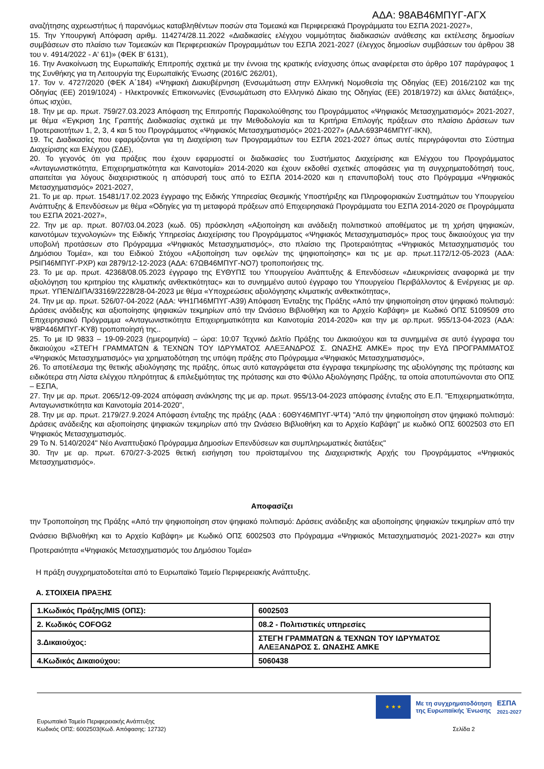ΑΔΑ: 98ΑΒ46ΜΠΥΓ-ΑΓΧ
αναζήτησης αχρεωστήτως ή παρανόμως καταβληθέντων ποσών στα Τομεακά και Περιφερειακά Προγράμματα του ΕΣΠΑ 2021-2027»,
15. Την Υπουργική Απόφαση αριθμ. 114274/28.11.2022 «Διαδικασίες ελέγχου νομιμότητας διαδικασιών ανάθεσης και εκτέλεσης δημοσίων συμβάσεων στο πλαίσιο των Τομεακών και Περιφερειακών Προγραμμάτων του ΕΣΠΑ 2021-2027 (έλεγχος δημοσίων συμβάσεων του άρθρου 38 του ν. 4914/2022 - Α' 61)» (ΦΕΚ Β' 6131),
16. Την Ανακοίνωση της Ευρωπαϊκής Επιτροπής σχετικά με την έννοια της κρατικής ενίσχυσης όπως αναφέρεται στο άρθρο 107 παράγραφος 1 της Συνθήκης για τη Λειτουργία της Ευρωπαϊκής Ένωσης (2016/C 262/01),
17. Τον ν. 4727/2020 (ΦΕΚ Α΄184) «Ψηφιακή Διακυβέρνηση (Ενσωμάτωση στην Ελληνική Νομοθεσία της Οδηγίας (ΕΕ) 2016/2102 και της Οδηγίας (ΕΕ) 2019/1024) - Ηλεκτρονικές Επικοινωνίες (Ενσωμάτωση στο Ελληνικό Δίκαιο της Οδηγίας (ΕΕ) 2018/1972) και άλλες διατάξεις», όπως ισχύει,
18. Την με αρ. πρωτ. 759/27.03.2023 Απόφαση της Επιτροπής Παρακολούθησης του Προγράμματος «Ψηφιακός Μετασχηματισμός» 2021-2027, με θέμα «Έγκριση 1ης Γραπτής Διαδικασίας σχετικά με την Μεθοδολογία και τα Κριτήρια Επιλογής πράξεων στο πλαίσιο Δράσεων των Προτεραιοτήτων 1, 2, 3, 4 και 5 του Προγράμματος «Ψηφιακός Μετασχηματισμός» 2021-2027» (ΑΔΑ:693Ρ46ΜΠΥΓ-ΙΚΝ),
19. Τις Διαδικασίες που εφαρμόζονται για τη Διαχείριση των Προγραμμάτων του ΕΣΠΑ 2021-2027 όπως αυτές περιγράφονται στο Σύστημα Διαχείρισης και Ελέγχου (ΣΔΕ),
20. Το γεγονός ότι για πράξεις που έχουν εφαρμοστεί οι διαδικασίες του Συστήματος Διαχείρισης και Ελέγχου του Προγράμματος «Ανταγωνιστικότητα, Επιχειρηματικότητα και Καινοτομία» 2014-2020 και έχουν εκδοθεί σχετικές αποφάσεις για τη συγχρηματοδότησή τους, απαιτείται για λόγους διαχειριστικούς η απόσυρσή τους από το ΕΣΠΑ 2014-2020 και η επανυποβολή τους στο Πρόγραμμα «Ψηφιακός Μετασχηματισμός» 2021-2027,
21. Το με αρ. πρωτ. 15481/17.02.2023 έγγραφο της Ειδικής Υπηρεσίας Θεσμικής Υποστήριξης και Πληροφοριακών Συστημάτων του Υπουργείου Ανάπτυξης & Επενδύσεων με θέμα «Οδηγίες για τη μεταφορά πράξεων από Επιχειρησιακά Προγράμματα του ΕΣΠΑ 2014-2020 σε Προγράμματα του ΕΣΠΑ 2021-2027»,
22. Την με αρ. πρωτ. 807/03.04.2023 (κωδ. 05) πρόσκληση «Αξιοποίηση και ανάδειξη πολιτιστικού αποθέματος με τη χρήση ψηφιακών, καινοτόμων τεχνολογιών» της Ειδικής Υπηρεσίας Διαχείρισης του Προγράμματος «Ψηφιακός Μετασχηματισμός» προς τους δικαιούχους για την υποβολή προτάσεων στο Πρόγραμμα «Ψηφιακός Μετασχηματισμός», στο πλαίσιο της Προτεραιότητας «Ψηφιακός Μετασχηματισμός του Δημόσιου Τομέα», και του Ειδικού Στόχου «Αξιοποίηση των οφελών της ψηφιοποίησης» και τις με αρ. πρωτ.1172/12-05-2023 (ΑΔΑ: Ρ5ΙΠ46ΜΠΥΓ-ΡΧΡ) και 2879/12-12-2023 (ΑΔΑ: 67ΩΒ46ΜΠΥΓ-ΝΟ7) τροποποιήσεις της.
23. Το με αρ. πρωτ. 42368/08.05.2023 έγγραφο της ΕΥΘΥΠΣ του Υπουργείου Ανάπτυξης & Επενδύσεων «Διευκρινίσεις αναφορικά με την αξιολόγηση του κριτηρίου της κλιματικής ανθεκτικότητας» και το συνημμένο αυτού έγγραφο του Υπουργείου Περιβάλλοντος & Ενέργειας με αρ. πρωτ. ΥΠΕΝ/ΔΙΠΑ/33169/2228/28-04-2023 με θέμα «Υποχρεώσεις αξιολόγησης κλιματικής ανθεκτικότητας»,
24. Την με αρ. πρωτ. 526/07-04-2022 (ΑΔΑ: ΨΗ1Π46ΜΠΥΓ-Α39) Απόφαση Ένταξης της Πράξης «Από την ψηφιοποίηση στον ψηφιακό πολιτισμό: Δράσεις ανάδειξης και αξιοποίησης ψηφιακών τεκμηρίων από την Ωνάσειο Βιβλιοθήκη και το Αρχείο Καβάφη» με Κωδικό ΟΠΣ 5109509 στο Επιχειρησιακό Πρόγραμμα «Ανταγωνιστικότητα Επιχειρηματικότητα και Καινοτομία 2014-2020» και την με αρ.πρωτ. 955/13-04-2023 (ΑΔΑ: Ψ8Ρ446ΜΠΥΓ-ΚΥ8) τροποποίησή της..
25. Το με ID 9833 – 19-09-2023 (ημερομηνία) – ώρα: 10:07 Τεχνικό Δελτίο Πράξης του Δικαιούχου και τα συνημμένα σε αυτό έγγραφα του δικαιούχου «ΣΤΕΓΗ ΓΡΑΜΜΑΤΩΝ & ΤΕΧΝΩΝ ΤΟΥ ΙΔΡΥΜΑΤΟΣ ΑΛΕΞΑΝΔΡΟΣ Σ. ΩΝΑΣΗΣ ΑΜΚΕ» προς την ΕΥΔ ΠΡΟΓΡΑΜΜΑΤΟΣ «Ψηφιακός Μετασχηματισμός» για χρηματοδότηση της υπόψη πράξης στο Πρόγραμμα «Ψηφιακός Μετασχηματισμός»,
26. Το αποτέλεσμα της θετικής αξιολόγησης της πράξης, όπως αυτό καταγράφεται στα έγγραφα τεκμηρίωσης της αξιολόγησης της πρότασης και ειδικότερα στη Λίστα ελέγχου πληρότητας & επιλεξιμότητας της πρότασης και στο Φύλλο Αξιολόγησης Πράξης, τα οποία αποτυπώνονται στο ΟΠΣ – ΕΣΠΑ,
27. Την με αρ. πρωτ. 2065/12-09-2024 απόφαση ανάκλησης της με αρ. πρωτ. 955/13-04-2023 απόφασης ένταξης στο Ε.Π. "Επιχειρηματικότητα, Ανταγωνιστικότητα και Καινοτομία 2014-2020",
28. Την με αρ. πρωτ. 2179/27.9.2024 Απόφαση ένταξης της πράξης (ΑΔΑ : 60ΘΥ46ΜΠΥΓ-ΨΤ4) "Από την ψηφιοποίηση στον ψηφιακό πολιτισμό: Δράσεις ανάδειξης και αξιοποίησης ψηφιακών τεκμηρίων από την Ωνάσειο Βιβλιοθήκη και το Αρχείο Καβάφη" με κωδικό ΟΠΣ 6002503 στο ΕΠ Ψηφιακός Μετασχηματισμός.
29 Το Ν. 5140/2024" Νέο Αναπτυξιακό Πρόγραμμα Δημοσίων Επενδύσεων και συμπληρωματικές διατάξεις"
30. Την με αρ. πρωτ. 670/27-3-2025 θετική εισήγηση του προϊσταμένου της Διαχειριστικής Αρχής του Προγράμματος «Ψηφιακός Μετασχηματισμός».
Αποφασίζει
την Τροποποίηση της Πράξης «Από την ψηφιοποίηση στον ψηφιακό πολιτισμό: Δράσεις ανάδειξης και αξιοποίησης ψηφιακών τεκμηρίων από την Ωνάσειο Βιβλιοθήκη και το Αρχείο Καβάφη» με Κωδικό ΟΠΣ 6002503 στο Πρόγραμμα «Ψηφιακός Μετασχηματισμός 2021-2027» και στην Προτεραιότητα «Ψηφιακός Μετασχηματισμός του Δημόσιου Τομέα»
Η πράξη συγχρηματοδοτείται από το Ευρωπαϊκό Ταμείο Περιφερειακής Ανάπτυξης.
Α. ΣΤΟΙΧΕΙΑ ΠΡΑΞΗΣ
| 1.Κωδικός Πράξης/MIS (ΟΠΣ): | 6002503 |
| 2. Κωδικός COFOG2 | 08.2 - Πολιτιστικές υπηρεσίες |
| 3.Δικαιούχος: | ΣΤΕΓΗ ΓΡΑΜΜΑΤΩΝ & ΤΕΧΝΩΝ ΤΟΥ ΙΔΡΥΜΑΤΟΣ ΑΛΕΞΑΝΔΡΟΣ Σ. ΩΝΑΣΗΣ ΑΜΚΕ |
| 4.Κωδικός Δικαιούχου: | 5060438 |
Ευρωπαϊκό Ταμείο Περιφερειακής Ανάπτυξης
Κωδικός ΟΠΣ: 6002503(Κωδ. Απόφασης: 12732)
★ ★ ★
Με τη συγχρηματοδότηση
της Ευρωπαϊκής Ένωσης
ΕΣΠΑ
2021-2027
Σελίδα 2